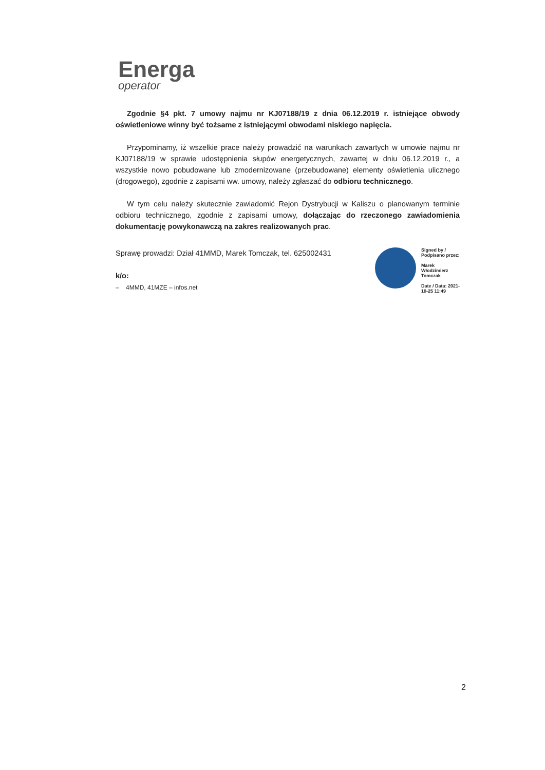Energa
operator
Zgodnie §4 pkt. 7 umowy najmu nr KJ07188/19 z dnia 06.12.2019 r. istniejące obwody oświetleniowe winny być tożsame z istniejącymi obwodami niskiego napięcia.
Przypominamy, iż wszelkie prace należy prowadzić na warunkach zawartych w umowie najmu nr KJ07188/19 w sprawie udostępnienia słupów energetycznych, zawartej w dniu 06.12.2019 r., a wszystkie nowo pobudowane lub zmodernizowane (przebudowane) elementy oświetlenia ulicznego (drogowego), zgodnie z zapisami ww. umowy, należy zgłaszać do odbioru technicznego.
W tym celu należy skutecznie zawiadomić Rejon Dystrybucji w Kaliszu o planowanym terminie odbioru technicznego, zgodnie z zapisami umowy, dołączając do rzeczonego zawiadomienia dokumentację powykonawczą na zakres realizowanych prac.
Sprawę prowadzi: Dział 41MMD, Marek Tomczak, tel. 625002431
k/o:
– 4MMD, 41MZE – infos.net
Signed by /
Podpisano przez:
Marek
Włodzimierz
Tomczak
Date / Data: 2021-
10-25 11:49
2